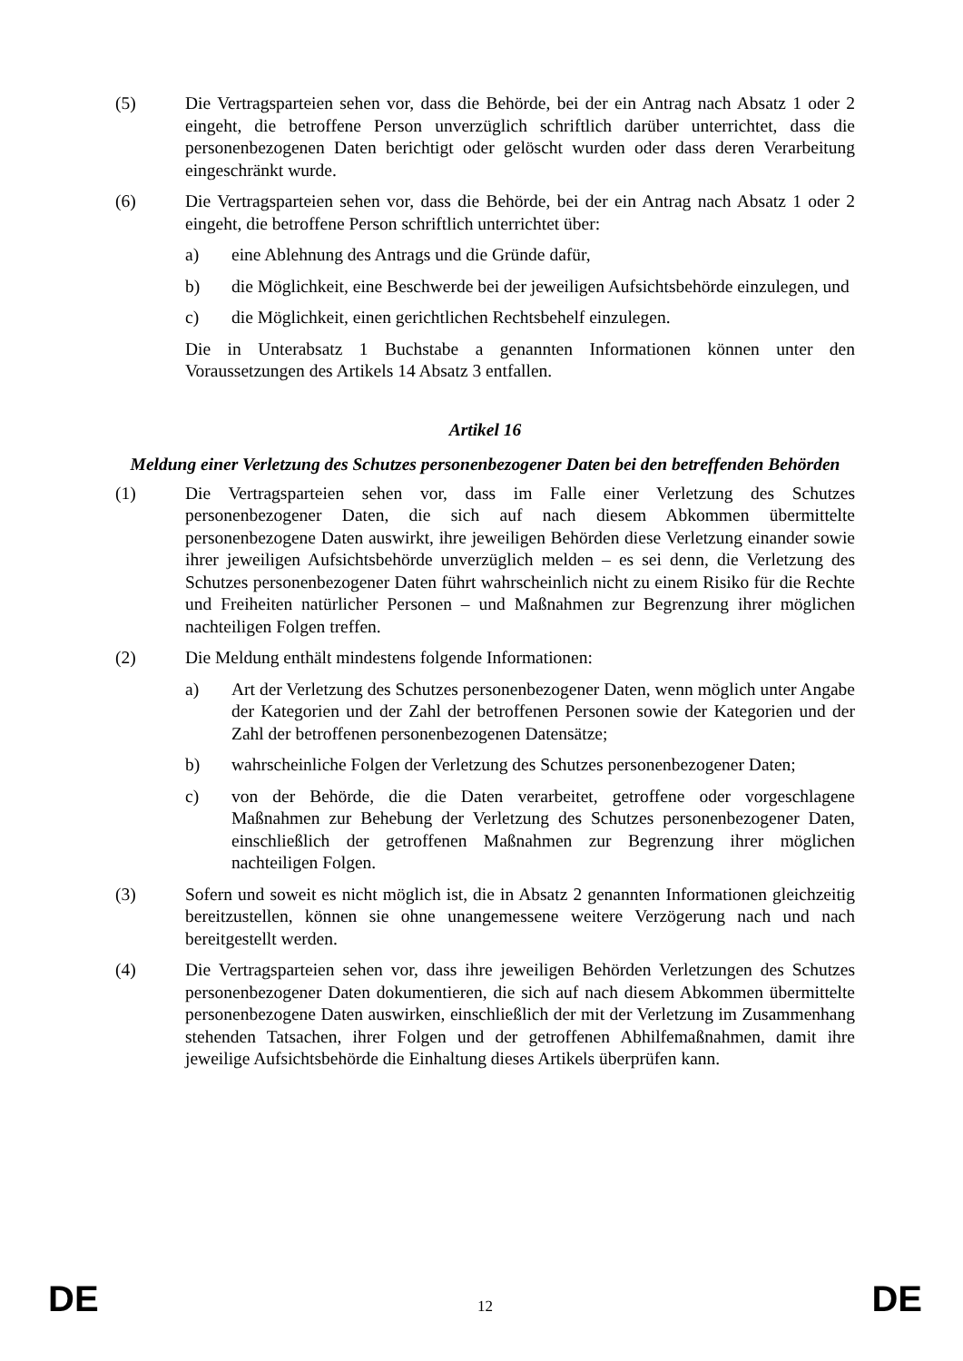(5) Die Vertragsparteien sehen vor, dass die Behörde, bei der ein Antrag nach Absatz 1 oder 2 eingeht, die betroffene Person unverzüglich schriftlich darüber unterrichtet, dass die personenbezogenen Daten berichtigt oder gelöscht wurden oder dass deren Verarbeitung eingeschränkt wurde.
(6) Die Vertragsparteien sehen vor, dass die Behörde, bei der ein Antrag nach Absatz 1 oder 2 eingeht, die betroffene Person schriftlich unterrichtet über:
a) eine Ablehnung des Antrags und die Gründe dafür,
b) die Möglichkeit, eine Beschwerde bei der jeweiligen Aufsichtsbehörde einzulegen, und
c) die Möglichkeit, einen gerichtlichen Rechtsbehelf einzulegen.
Die in Unterabsatz 1 Buchstabe a genannten Informationen können unter den Voraussetzungen des Artikels 14 Absatz 3 entfallen.
Artikel 16
Meldung einer Verletzung des Schutzes personenbezogener Daten bei den betreffenden Behörden
(1) Die Vertragsparteien sehen vor, dass im Falle einer Verletzung des Schutzes personenbezogener Daten, die sich auf nach diesem Abkommen übermittelte personenbezogene Daten auswirkt, ihre jeweiligen Behörden diese Verletzung einander sowie ihrer jeweiligen Aufsichtsbehörde unverzüglich melden – es sei denn, die Verletzung des Schutzes personenbezogener Daten führt wahrscheinlich nicht zu einem Risiko für die Rechte und Freiheiten natürlicher Personen – und Maßnahmen zur Begrenzung ihrer möglichen nachteiligen Folgen treffen.
(2) Die Meldung enthält mindestens folgende Informationen:
a) Art der Verletzung des Schutzes personenbezogener Daten, wenn möglich unter Angabe der Kategorien und der Zahl der betroffenen Personen sowie der Kategorien und der Zahl der betroffenen personenbezogenen Datensätze;
b) wahrscheinliche Folgen der Verletzung des Schutzes personenbezogener Daten;
c) von der Behörde, die die Daten verarbeitet, getroffene oder vorgeschlagene Maßnahmen zur Behebung der Verletzung des Schutzes personenbezogener Daten, einschließlich der getroffenen Maßnahmen zur Begrenzung ihrer möglichen nachteiligen Folgen.
(3) Sofern und soweit es nicht möglich ist, die in Absatz 2 genannten Informationen gleichzeitig bereitzustellen, können sie ohne unangemessene weitere Verzögerung nach und nach bereitgestellt werden.
(4) Die Vertragsparteien sehen vor, dass ihre jeweiligen Behörden Verletzungen des Schutzes personenbezogener Daten dokumentieren, die sich auf nach diesem Abkommen übermittelte personenbezogene Daten auswirken, einschließlich der mit der Verletzung im Zusammenhang stehenden Tatsachen, ihrer Folgen und der getroffenen Abhilfemaßnahmen, damit ihre jeweilige Aufsichtsbehörde die Einhaltung dieses Artikels überprüfen kann.
DE 12 DE